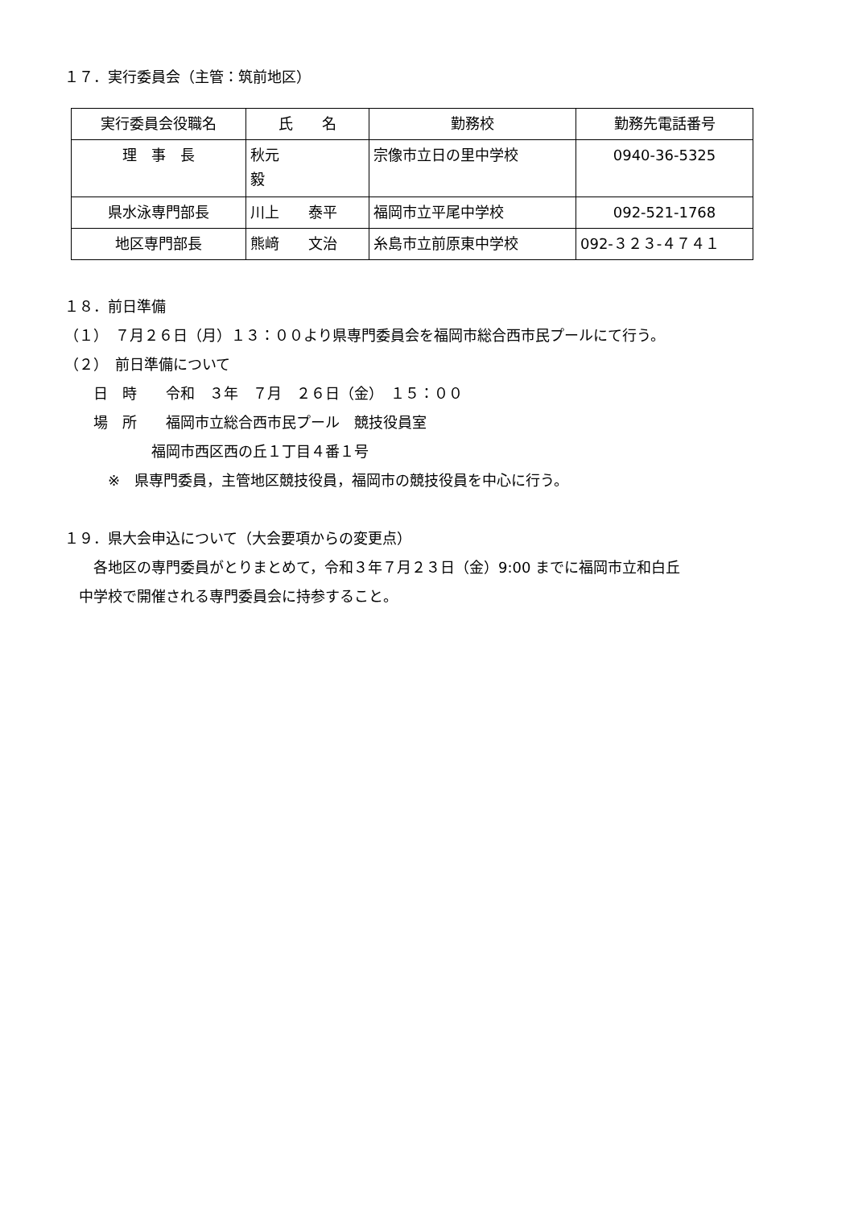１７．実行委員会（主管：筑前地区）
| 実行委員会役職名 | 氏 名 | 勤務校 | 勤務先電話番号 |
| --- | --- | --- | --- |
| 理 事 長 | 秋元 毅 | 宗像市立日の里中学校 | 0940-36-5325 |
| 県水泳専門部長 | 川上 泰平 | 福岡市立平尾中学校 | 092-521-1768 |
| 地区専門部長 | 熊﨑 文治 | 糸島市立前原東中学校 | 092-３２３-４７４１ |
１８．前日準備
（１）　７月２６日（月）１３：００より県専門委員会を福岡市総合西市民プールにて行う。
（２）　前日準備について
　　日　時　　令和　３年　７月　２６日（金）　１５：００
　　場　所　　福岡市立総合西市民プール　競技役員室
　　　　　　福岡市西区西の丘１丁目４番１号
　　　※　県専門委員，主管地区競技役員，福岡市の競技役員を中心に行う。
１９．県大会申込について（大会要項からの変更点）
　　各地区の専門委員がとりまとめて，令和３年７月２３日（金）9:00 までに福岡市立和白丘
　中学校で開催される専門委員会に持参すること。